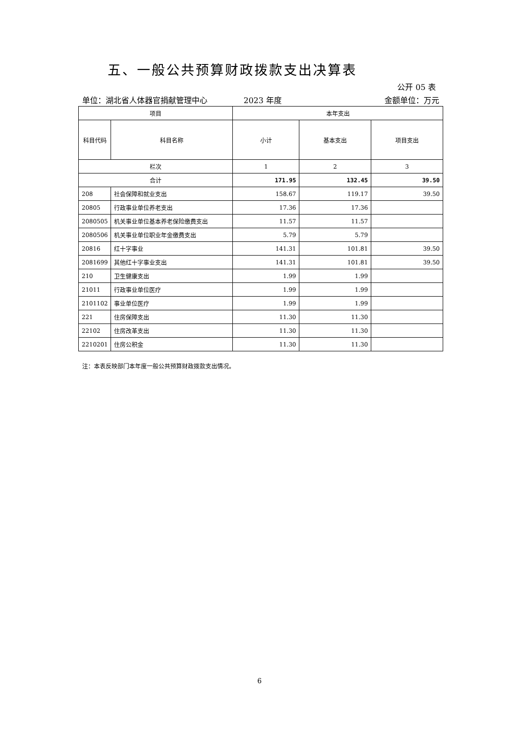五、一般公共预算财政拨款支出决算表
公开 05 表
单位：湖北省人体器官捐献管理中心 2023 年度 金额单位：万元
| 项目 | | 本年支出 | | |
| --- | --- | --- | --- | --- |
| 科目代码 | 科目名称 | 小计 | 基本支出 | 项目支出 |
| 栏次 | | 1 | 2 | 3 |
| 合计 | | 171.95 | 132.45 | 39.50 |
| 208 | 社会保障和就业支出 | 158.67 | 119.17 | 39.50 |
| 20805 | 行政事业单位养老支出 | 17.36 | 17.36 | |
| 2080505 | 机关事业单位基本养老保险缴费支出 | 11.57 | 11.57 | |
| 2080506 | 机关事业单位职业年金缴费支出 | 5.79 | 5.79 | |
| 20816 | 红十字事业 | 141.31 | 101.81 | 39.50 |
| 2081699 | 其他红十字事业支出 | 141.31 | 101.81 | 39.50 |
| 210 | 卫生健康支出 | 1.99 | 1.99 | |
| 21011 | 行政事业单位医疗 | 1.99 | 1.99 | |
| 2101102 | 事业单位医疗 | 1.99 | 1.99 | |
| 221 | 住房保障支出 | 11.30 | 11.30 | |
| 22102 | 住房改革支出 | 11.30 | 11.30 | |
| 2210201 | 住房公积金 | 11.30 | 11.30 | |
注：本表反映部门本年度一般公共预算财政拨款支出情况。
6